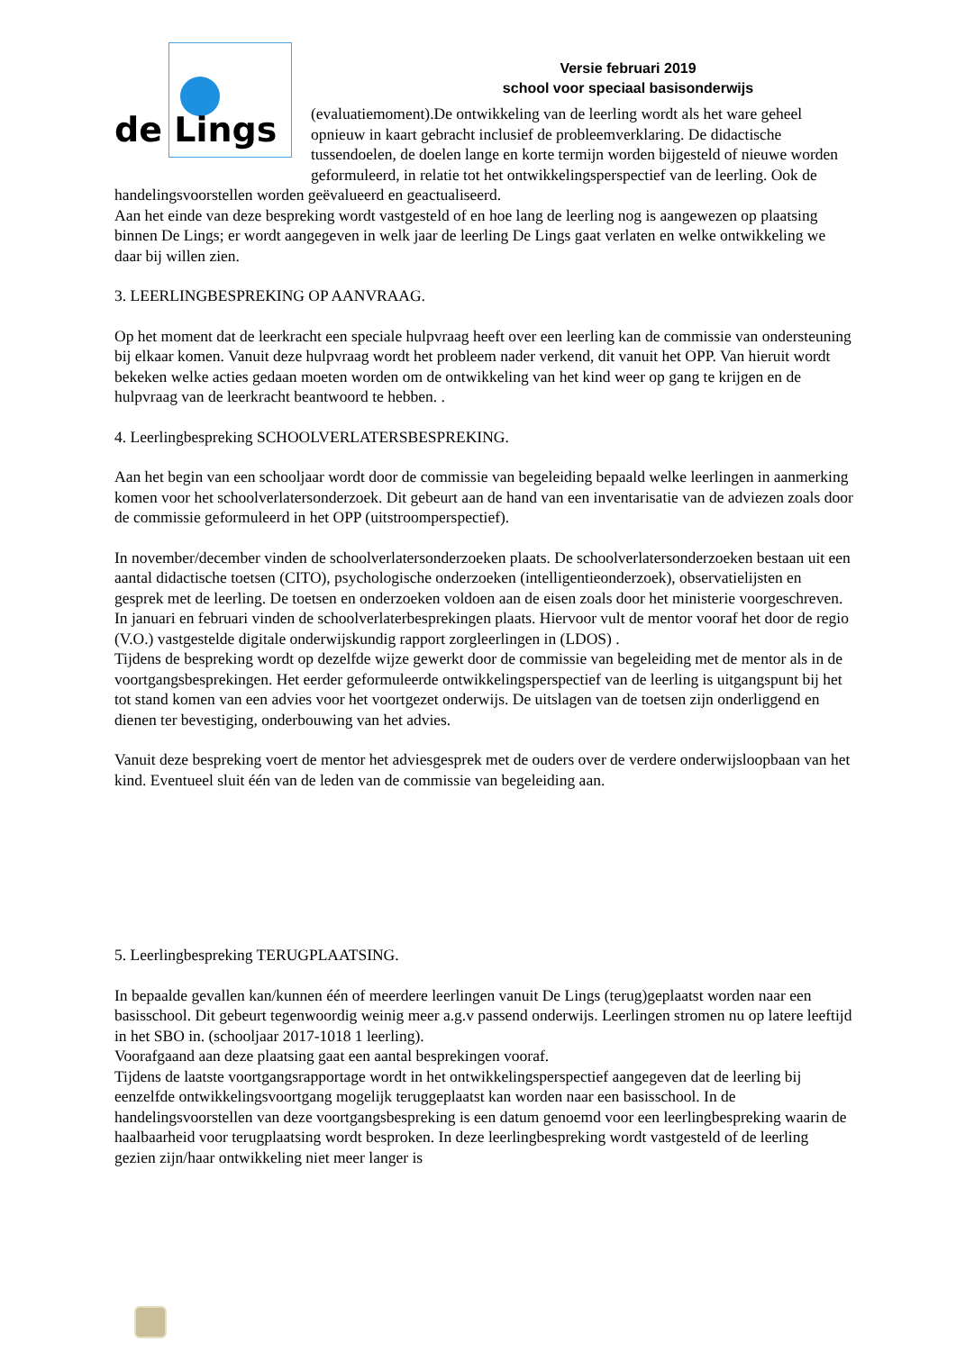de Lings
Versie februari 2019
school voor speciaal basisonderwijs
(evaluatiemoment).De ontwikkeling van de leerling wordt als het ware geheel opnieuw in kaart gebracht inclusief de probleemverklaring. De didactische tussendoelen, de doelen lange en korte termijn worden bijgesteld of nieuwe worden geformuleerd, in relatie tot het ontwikkelingsperspectief van de leerling. Ook de handelingsvoorstellen worden geëvalueerd en geactualiseerd.
Aan het einde van deze bespreking wordt vastgesteld of en hoe lang de leerling nog is aangewezen op plaatsing binnen De Lings; er wordt aangegeven in welk jaar de leerling De Lings gaat verlaten en welke ontwikkeling we daar bij willen zien.
3. LEERLINGBESPREKING OP AANVRAAG.
Op het moment dat de leerkracht een speciale hulpvraag heeft over een leerling kan de commissie van ondersteuning bij elkaar komen. Vanuit deze hulpvraag wordt het probleem nader verkend, dit vanuit het OPP. Van hieruit wordt bekeken welke acties gedaan moeten worden om de ontwikkeling van het kind weer op gang te krijgen en de hulpvraag van de leerkracht beantwoord te hebben. .
4. Leerlingbespreking SCHOOLVERLATERSBESPREKING.
Aan het begin van een schooljaar wordt door de commissie van begeleiding bepaald welke leerlingen in aanmerking komen voor het schoolverlatersonderzoek. Dit gebeurt aan de hand van een inventarisatie van de adviezen zoals door de commissie geformuleerd in het OPP (uitstroomperspectief).
In november/december vinden de schoolverlatersonderzoeken plaats. De schoolverlatersonderzoeken bestaan uit een aantal didactische toetsen (CITO), psychologische onderzoeken (intelligentieonderzoek), observatielijsten en gesprek met de leerling. De toetsen en onderzoeken voldoen aan de eisen zoals door het ministerie voorgeschreven.
In januari en februari vinden de schoolverlaterbesprekingen plaats. Hiervoor vult de mentor vooraf het door de regio (V.O.) vastgestelde digitale onderwijskundig rapport zorgleerlingen in (LDOS) .
Tijdens de bespreking wordt op dezelfde wijze gewerkt door de commissie van begeleiding met de mentor als in de voortgangsbesprekingen. Het eerder geformuleerde ontwikkelingsperspectief van de leerling is uitgangspunt bij het tot stand komen van een advies voor het voortgezet onderwijs. De uitslagen van de toetsen zijn onderliggend en dienen ter bevestiging, onderbouwing van het advies.
Vanuit deze bespreking voert de mentor het adviesgesprek met de ouders over de verdere onderwijsloopbaan van het kind. Eventueel sluit één van de leden van de commissie van begeleiding aan.
5. Leerlingbespreking TERUGPLAATSING.
In bepaalde gevallen kan/kunnen één of meerdere leerlingen vanuit De Lings (terug)geplaatst worden naar een basisschool. Dit gebeurt tegenwoordig weinig meer a.g.v passend onderwijs. Leerlingen stromen nu op latere leeftijd in het SBO in. (schooljaar 2017-1018 1 leerling).
Voorafgaand aan deze plaatsing gaat een aantal besprekingen vooraf.
Tijdens de laatste voortgangsrapportage wordt in het ontwikkelingsperspectief aangegeven dat de leerling bij eenzelfde ontwikkelingsvoortgang mogelijk teruggeplaatst kan worden naar een basisschool. In de handelingsvoorstellen van deze voortgangsbespreking is een datum genoemd voor een leerlingbespreking waarin de haalbaarheid voor terugplaatsing wordt besproken. In deze leerlingbespreking wordt vastgesteld of de leerling gezien zijn/haar ontwikkeling niet meer langer is